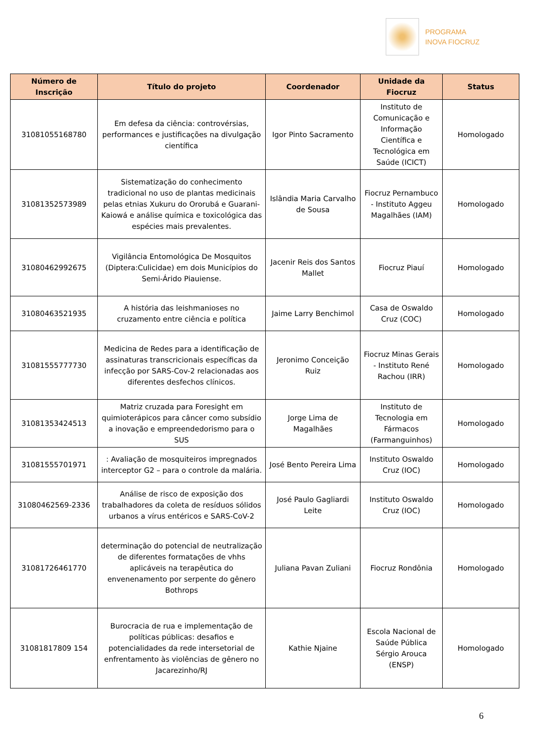PROGRAMA
INOVA FIOCRUZ
| Número de Inscrição | Título do projeto | Coordenador | Unidade da Fiocruz | Status |
| --- | --- | --- | --- | --- |
| 31081055168780 | Em defesa da ciência: controvérsias, performances e justificações na divulgação científica | Igor Pinto Sacramento | Instituto de Comunicação e Informação Científica e Tecnológica em Saúde (ICICT) | Homologado |
| 31081352573989 | Sistematização do conhecimento tradicional no uso de plantas medicinais pelas etnias Xukuru do Ororubá e Guarani-Kaiowá e análise química e toxicológica das espécies mais prevalentes. | Islândia Maria Carvalho de Sousa | Fiocruz Pernambuco - Instituto Aggeu Magalhães (IAM) | Homologado |
| 31080462992675 | Vigilância Entomológica De Mosquitos (Diptera:Culicidae) em dois Municípios do Semi-Árido Piauiense. | Jacenir Reis dos Santos Mallet | Fiocruz Piauí | Homologado |
| 31080463521935 | A história das leishmanioses no cruzamento entre ciência e política | Jaime Larry Benchimol | Casa de Oswaldo Cruz (COC) | Homologado |
| 31081555777730 | Medicina de Redes para a identificação de assinaturas transcricionais específicas da infecção por SARS-Cov-2 relacionadas aos diferentes desfechos clínicos. | Jeronimo Conceição Ruiz | Fiocruz Minas Gerais - Instituto René Rachou (IRR) | Homologado |
| 31081353424513 | Matriz cruzada para Foresight em quimioterápicos para câncer como subsídio a inovação e empreendedorismo para o SUS | Jorge Lima de Magalhães | Instituto de Tecnologia em Fármacos (Farmanguinhos) | Homologado |
| 31081555701971 | : Avaliação de mosquiteiros impregnados interceptor G2 – para o controle da malária. | José Bento Pereira Lima | Instituto Oswaldo Cruz (IOC) | Homologado |
| 31080462569-2336 | Análise de risco de exposição dos trabalhadores da coleta de resíduos sólidos urbanos a vírus entéricos e SARS-CoV-2 | José Paulo Gagliardi Leite | Instituto Oswaldo Cruz (IOC) | Homologado |
| 31081726461770 | determinação do potencial de neutralização de diferentes formatações de vhhs aplicáveis na terapêutica do envenenamento por serpente do gênero Bothrops | Juliana Pavan Zuliani | Fiocruz Rondônia | Homologado |
| 31081817809 154 | Burocracia de rua e implementação de políticas públicas: desafios e potencialidades da rede intersetorial de enfrentamento às violências de gênero no Jacarezinho/RJ | Kathie Njaine | Escola Nacional de Saúde Pública Sérgio Arouca (ENSP) | Homologado |
6